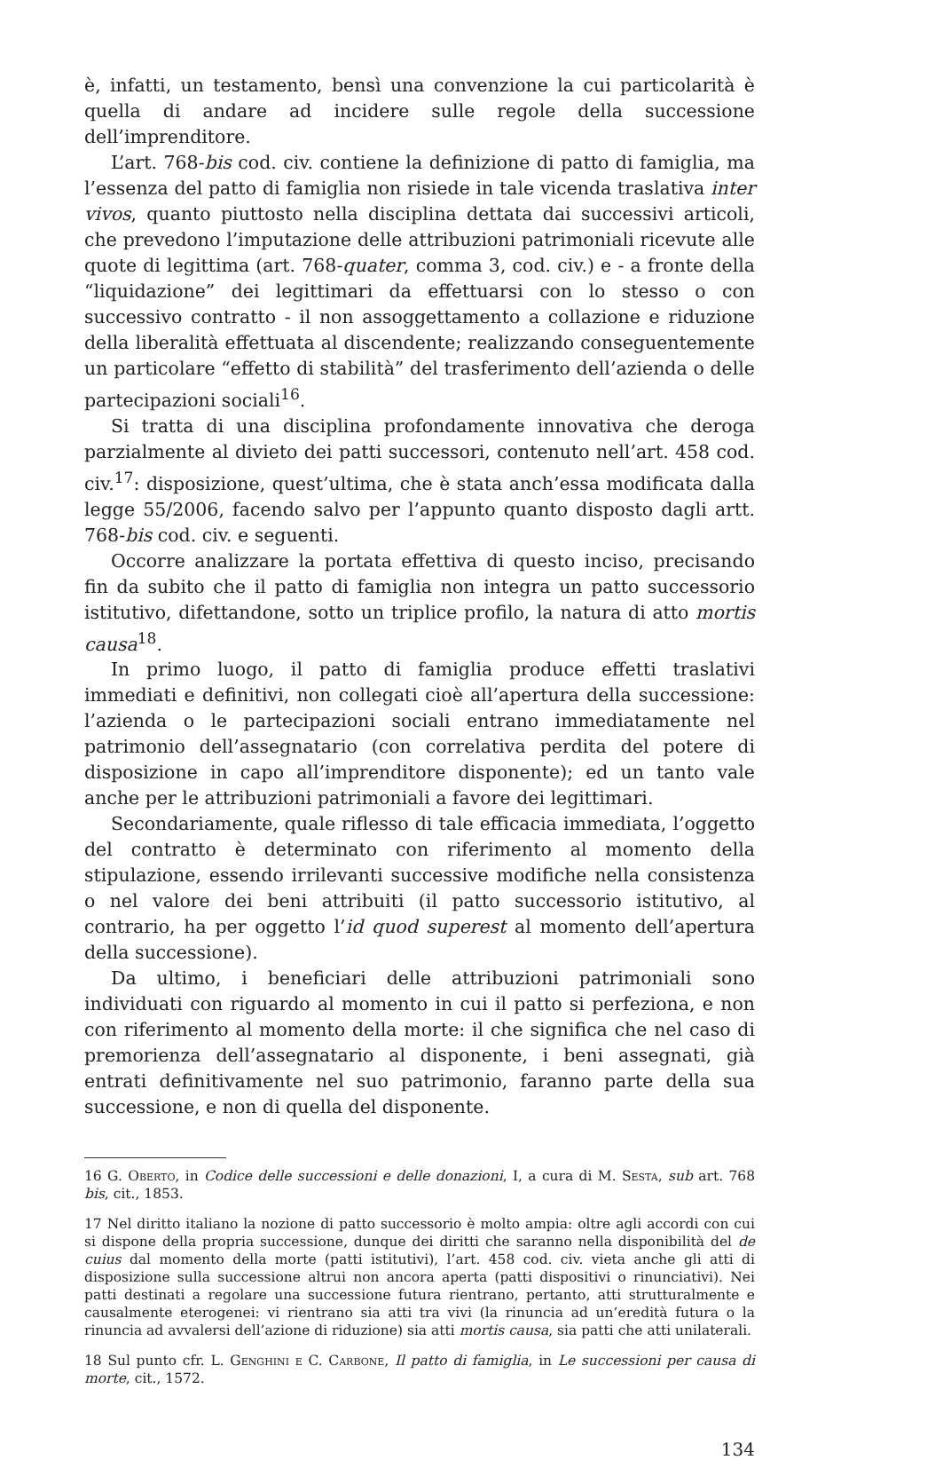è, infatti, un testamento, bensì una convenzione la cui particolarità è quella di andare ad incidere sulle regole della successione dell’imprenditore.
L’art. 768-bis cod. civ. contiene la definizione di patto di famiglia, ma l’essenza del patto di famiglia non risiede in tale vicenda traslativa inter vivos, quanto piuttosto nella disciplina dettata dai successivi articoli, che prevedono l’imputazione delle attribuzioni patrimoniali ricevute alle quote di legittima (art. 768-quater, comma 3, cod. civ.) e - a fronte della “liquidazione” dei legittimari da effettuarsi con lo stesso o con successivo contratto - il non assoggettamento a collazione e riduzione della liberalità effettuata al discendente; realizzando conseguentemente un particolare “effetto di stabilità” del trasferimento dell’azienda o delle partecipazioni sociali<sup>16</sup>.
Si tratta di una disciplina profondamente innovativa che deroga parzialmente al divieto dei patti successori, contenuto nell’art. 458 cod. civ.<sup>17</sup>: disposizione, quest’ultima, che è stata anch’essa modificata dalla legge 55/2006, facendo salvo per l’appunto quanto disposto dagli artt. 768-bis cod. civ. e seguenti.
Occorre analizzare la portata effettiva di questo inciso, precisando fin da subito che il patto di famiglia non integra un patto successorio istitutivo, difettandone, sotto un triplice profilo, la natura di atto mortis causa<sup>18</sup>.
In primo luogo, il patto di famiglia produce effetti traslativi immediati e definitivi, non collegati cioè all’apertura della successione: l’azienda o le partecipazioni sociali entrano immediatamente nel patrimonio dell’assegnatario (con correlativa perdita del potere di disposizione in capo all’imprenditore disponente); ed un tanto vale anche per le attribuzioni patrimoniali a favore dei legittimari.
Secondariamente, quale riflesso di tale efficacia immediata, l’oggetto del contratto è determinato con riferimento al momento della stipulazione, essendo irrilevanti successive modifiche nella consistenza o nel valore dei beni attribuiti (il patto successorio istitutivo, al contrario, ha per oggetto l’id quod superest al momento dell’apertura della successione).
Da ultimo, i beneficiari delle attribuzioni patrimoniali sono individuati con riguardo al momento in cui il patto si perfeziona, e non con riferimento al momento della morte: il che significa che nel caso di premorienza dell’assegnatario al disponente, i beni assegnati, già entrati definitivamente nel suo patrimonio, faranno parte della sua successione, e non di quella del disponente.
16 G. Oberto, in Codice delle successioni e delle donazioni, I, a cura di M. Sesta, sub art. 768 bis, cit., 1853.
17 Nel diritto italiano la nozione di patto successorio è molto ampia: oltre agli accordi con cui si dispone della propria successione, dunque dei diritti che saranno nella disponibilità del de cuius dal momento della morte (patti istitutivi), l’art. 458 cod. civ. vieta anche gli atti di disposizione sulla successione altrui non ancora aperta (patti dispositivi o rinunciativi). Nei patti destinati a regolare una successione futura rientrano, pertanto, atti strutturalmente e causalmente eterogenei: vi rientrano sia atti tra vivi (la rinuncia ad un’eredità futura o la rinuncia ad avvalersi dell’azione di riduzione) sia atti mortis causa, sia patti che atti unilaterali.
18 Sul punto cfr. L. Genghini e C. Carbone, Il patto di famiglia, in Le successioni per causa di morte, cit., 1572.
134